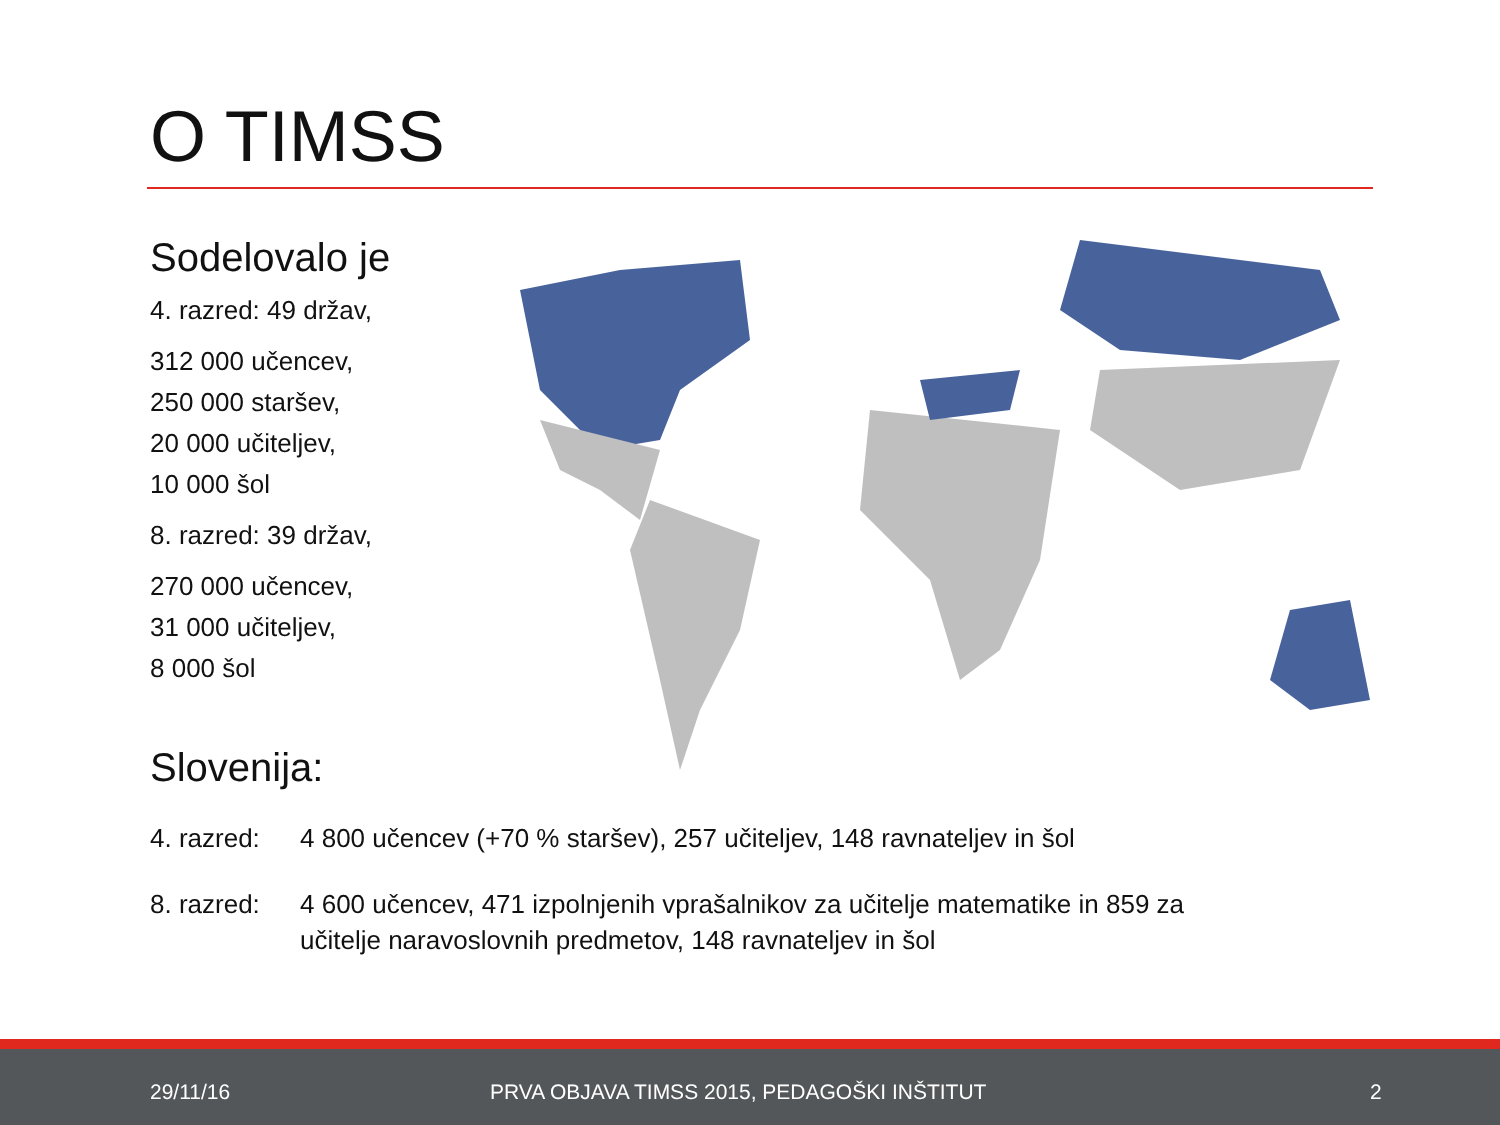O TIMSS
Sodelovalo je
4. razred: 49 držav,
312 000 učencev,
250 000 staršev,
20 000 učiteljev,
10 000 šol
8. razred: 39 držav,
270 000 učencev,
31 000 učiteljev,
8 000 šol
Slovenija:
4. razred:
4 800 učencev (+70 % staršev), 257 učiteljev, 148 ravnateljev in šol
8. razred:
4 600 učencev, 471 izpolnjenih vprašalnikov za učitelje matematike in 859 za učitelje naravoslovnih predmetov, 148 ravnateljev in šol
29/11/16
PRVA OBJAVA TIMSS 2015, PEDAGOŠKI INŠTITUT
2